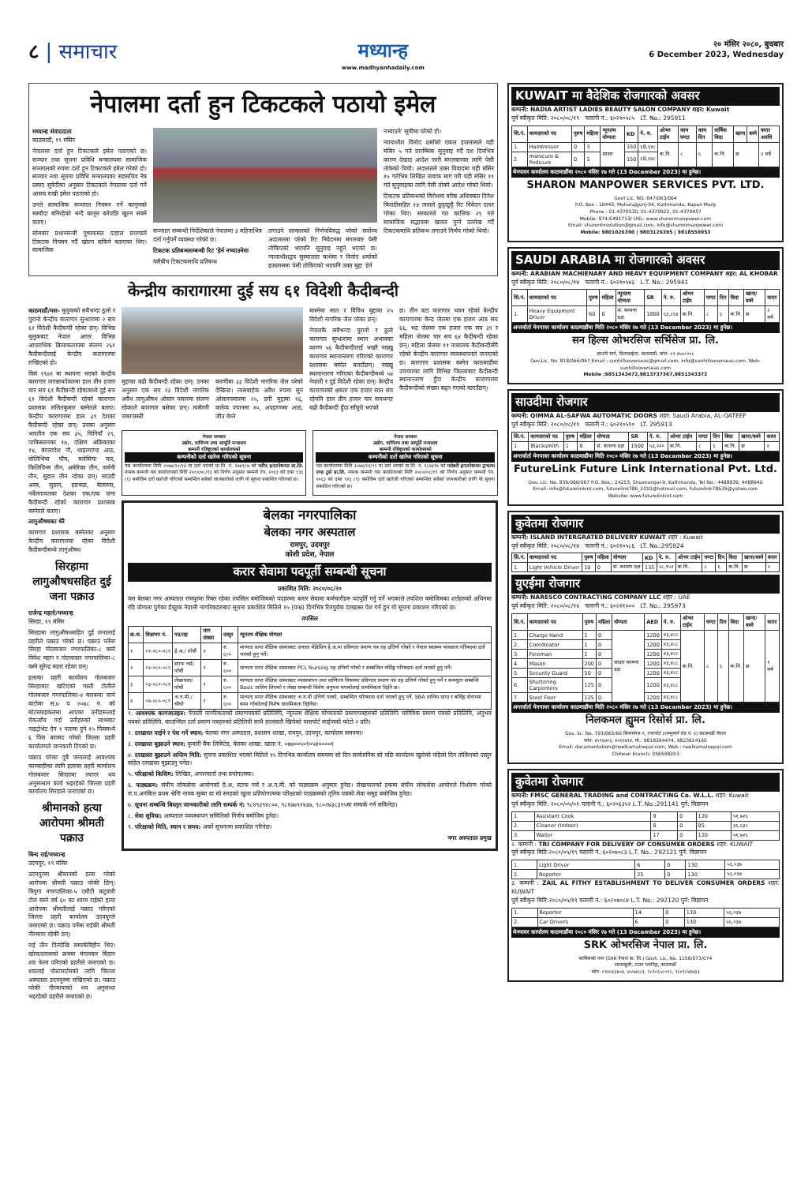८ | समाचार मध्यान्ह
www.madhyanhadaily.com
२० मंसिर २०८०, बुधबार
6 December 2023, Wednesday
नेपालमा दर्ता हुन टिकटकले पठायो इमेल
मध्यान्ह संवाददाता
काठमाडौं, १९ मंसिर
नेपालमा दर्ता हुन टिकटकले इमेल पठाएको छ। सञ्चार तथा सूचना प्रविधि मन्त्रालयमा सामाजिक सञ्जालको रुपमा दर्ता हुन टिकटकले इमेल गरेको हो। सञ्चार तथा सूचना प्रविधि मन्त्रालयका सहसचिव नेत्र प्रसाद सुवेदीका अनुसार टिकटकले नेपालमा दर्ता गर्ने आसय राखी इमेल पठाएको हो।
उनले सामाजिक सञ्जाल नियमन गर्ने कानूनको मस्यौदा बनिरहेको भन्दै कानून बनेपछि खुल्न सक्ने बताए।
सोमबार प्रधानमन्त्री पुष्पकमल दाहाल प्रचण्डले टिकटक नियमन गर्दै खोल्न सकिने बताएका थिए। सामाजिक
सञ्जाल सम्बन्धी निर्देशिकाले नेपालमा ३ महिनाभित्र दर्ता गर्नुपर्ने व्यवस्था गरेको छ।
टिकटक प्रतिबन्धसम्बन्धी रिट 'हेर्न नभ्याउनेमा
यसैबीच टिकटकमाथि प्रतिबन्ध
लगाउने सरकारको निर्णयविरुद्ध परेको सर्वोच्च अदालतमा परेको रिट निवेदनमा मंगलबार पेसी तोकिएको भएपनि सुनुवाइ नहुने भएको छ। न्यायाधीशद्वय सुस्मालता माथेमा र विनोद शर्माको इजलासमा पेसी तोकिएको भएपनि उक्त मुद्दा 'हेर्न
नभ्याउने' सूचीमा परेको हो।
न्यायाधीश विनोद शर्माको एकल इजलासले यही मंसिर ५ गते प्रारम्भिक सुनुवाइ गर्दै दश दिनभित्र कारण देखाउ आदेश जारी मंगलबारका लागि पेसी तोकेको थियो। अदालतले उक्त विवादमा यही मंसिर १५ गतेभित्र लिखित जवाफ माग गरी यही मंसिर १९ गते सुनुवाइका लागि पेसी तोक्ने आदेश गरेको थियो।
टिकटक प्रतिबन्धको विरोधमा वरिष्ठ अधिवक्ता दिनेश त्रिपाठीसहित १४ जनाले छुट्टाछुट्टै रिट निवेदन दायर गरेका थिए। सरकारले गत कात्तिक २९ गते सामाजिक सद्भावमा खलल पुग्ने उल्लेख गर्दै टिकटकमाथि प्रतिबन्ध लगाउने निर्णय गरेको थियो।
केन्द्रीय कारागारमा दुई सय ६१ विदेशी कैदीबन्दी
काठमाडौं/मस- मुलुकको सबैभन्दा ठूलो र पुरानो केन्द्रीय कारागार सुन्धारामा २ सय ६१ विदेशी कैदीबन्दी रहेका छन्। विभिन्न मुलुकबाट नेपाल आएर विभिन्न आपराधिक क्रियाकलापमा संलग्न २६१ कैदीबन्दीलाई केन्द्रीय कारागारमा राखिएको हो।
विसं १९७१ मा स्थापना भएको केन्द्रीय कारागार जगन्नाथदेवलमा हाल तीन हजार चार सय ६९ कैदीबन्दी रहेकामध्ये दुई सय ६१ विदेशी कैदीबन्दी रहेको कारागार प्रशासक ललितकुमार बस्नेतले बताए। केन्द्रीय कारागारमा हाल ३१ देशका कैदीबन्दी रहेका छन्। उनका अनुसार भारतीय एक सय ३५, चिनियाँ २९, पाकिस्तानका १७, दक्षिण अफ्रिकाका १४, बंगलादेश नौ, थाइल्याण्ड आठ, बोलिभिया पाँच, मलेसिया चार, फिलिपिन्स तीन, अमेरिका तीन, जर्मनी तीन, सुडान तीन रहेका छन्। साउदी अरब, सुडान, हङकङ, बेलारुस, नर्वेलगायतका देशका एक/एक जना कैदीबन्दी रहेको कारागार प्रशासक बस्नेतले बताए।
लागुऔषधका धेरै
कारागार प्रशासक बस्नेतका अनुसार केन्द्रीय कारागारमा रहेका विदेशी कैदीबन्दीमध्ये लागुऔषध
सिरहामा लागुऔषधसहित दुई जना पक्राउ
राजेन्द्र महतो/मध्यान्ह
सिरहा, १९ मंसिर
सिरहामा लागुऔषधसहित दुई जनालाई प्रहरीले पक्राउ गरेको छ। पक्राउ पर्नेमा सिरहा गोलबजार नगरपालिका-८ बस्ने विवेश महरा र गोलबजार नगरपालिका-८ बस्ने सुरेन्द्र महरा रहेका छन्।
इलाका प्रहरी कार्यालय गोलबजार सिरहाबाट खटिएको गस्ती टोलीले गोलबजार नगरपालिका-४ बलकवा जाने बाटोमा स.७ प २०७८ नं. को मोटरसाइकलमा आएका उनीहरूलाई चेकजाँच गर्दा उनीहरुको साथबाट नाइट्रोभेट ऐन १ पतामा हुने १५ पिसमध्ये ६ पिस बरामद गरेको जिल्ला प्रहरी कार्यालयले जानकारी दिएको छ।
पक्राउ परेका दुबै जनालाई आवश्यक कारबाहीका लागि इलाका प्रहरी कार्यालय गोलबजार सिरहामा ल्याएर थप अनुसन्धान कार्य भइरहेको जिल्ला प्रहरी कार्यालय सिरहाले जनाएको छ।
श्रीमानको हत्या आरोपमा श्रीमती पक्राउ
बिन्द राई/मध्यान्ह
उदयपुर, १९ मंसिर
उदयपुरमा श्रीमानको हत्या गरेको आरोपमा श्रीमती पक्राउ परेकी छिन्। त्रियुगा नगरपालिका-५ दमौटी कटुवारी टोल बस्ने वर्ष ६० का श्याम राईको हत्या आरोपमा श्रीमतीलाई पक्राउ गरिएको जिल्ला प्रहरी कार्यालय उदयपुरले जनाएको छ। पक्राउ पर्नेमा राईकी श्रीमती नीरमाया रहेकी छन्।
राई तीन दिनदेखि सम्पर्कविहीन थिए। खोजतलासको क्रममा मंगलबार बिहान शव फेला परिएको प्रहरीले जनाएको छ। शवलाई पोस्टमार्टमको लागि जिल्ला अस्पताल उदयपुरमा राखिएको छ। पक्राउ परेकी नीरमायाको थप अनुसन्धा भइरहेको प्रहरीले जनाएको छ।
मुद्दाका बढी कैदीबन्दी रहेका छन्। उनका अनुसार एक सय १३ विदेशी नागरिक अवैध लागुऔषध ओसार पसारमा संलग्न रहेकाले कारागार बसेका छन्। त्यसैगरी जबरजस्ती
करणीमा ३३ विदेशी नागरिक जेल परेको देखिन्छ। त्यसबाहेक अवैध रुपमा सुन ओसारपसारमा २५, ठगी मुद्दामा १६, कर्तव्य ज्यानमा १०, अपहरणमा आठ, जीउ बेच्ने
मास्नेमा सात र विविध मुद्दामा २५ विदेशी नागरिक जेल परेका छन्।
नेपालकै सबैभन्दा पुरानो र ठूलो कारागार सुन्धारामा स्थान अभावका कारण ५६ कैदीबन्दीलाई भखरै नख्खु कारागार स्थानान्तरण गरिएको कारागार प्रशासक बस्नेत बताउँछन्। नख्खु स्थानान्तरण गरिएका कैदीबन्दीमध्ये ५४ नेपाली र दुई विदेशी रहेका छन्। केन्द्रीय कारागारको क्षमता एक हजार सात सय रहेपनि हाल तीन हजार चार सयभन्दा बढी कैदीबन्दी हुँदा साँघुरो भएको
छ। तीन वटा कारागार भवन रहेको केन्द्रीय कारागारमा केन्द्र जेलमा एक हजार आठ सय ६६, भद्र जेलमा एक हजार एक सय ३९ र महिला जेलमा चार सय ६४ कैदीबन्दी रहेका छन्। महिला जेलमा ११ नाबालक कैदीबन्दीसँगै रहेको केन्द्रीय कारागार व्यवस्थापनले जनाएको छ। कारागार प्रशासक बस्नेत काठमाडौंमा उपचारका लागि विभिन्न जिल्लाबाट कैदीबन्दी स्थानान्तरण हुँदा केन्द्रीय कारागारमा कैदीबन्दीको संख्या बढ्न गएको बताउँछन्।
नेपाल सरकार
उद्योग, वाणिज्य तथा आपूर्ति मन्त्रालय
कम्पनी रजिष्ट्रारको कार्यालयको
कम्पनीको दर्ता खारेज गरिएको सूचना
यस कार्यालयमा मिति २०७७/१०/१४ मा दर्ता भएको प्रा.लि. नं. २७४१८७ को फरिद इन्टरनेशनल प्रा.लि. नामक कम्पनी यस कार्यालयको मिति २०८०/०८/१३ को निर्णय अनुसार कम्पनी ऐन, २०६३ को दफा १३६ (१) बमोजिम दर्ता खारेजी गरिएको सम्बन्धित सबैको जानकारीको लागि यो सूचना प्रकाशित गरिएको छ।
नेपाल सरकार
उद्योग, वाणिज्य तथा आपूर्ति मन्त्रालय
कम्पनी रजिष्ट्रारको कार्यालयको
कम्पनीको दर्ता खारेज गरिएको सूचना
यस कार्यालयमा मिति २०७४/११/११ मा दर्ता भएको प्रा.लि. नं. १८४४१४ को ग्लोबरी इन्टरनेशनल ट्राभल्स एण्ड टुर्स प्रा.लि. नामक कम्पनी यस कार्यालयको मिति २०८०/०८/१९ को निर्णय अनुसार कम्पनी ऐन, २०६३ को दफा १२६ (१) बमोजिम दर्ता खारेजी गरिएको सम्बन्धित सबैको जानकारीको लागि यो सूचना प्रकाशित गरिएको छ।
बेलका नगरपालिका
बेलका नगर अस्पताल
रामपुर, उदयपुर
कोशी प्रदेश, नेपाल
करार सेवामा पदपूर्ती सम्बन्धी सूचना
प्रकाशित मिति: २०८०/०८/२०
यस बेलका नगर अस्पताल रामपुरमा रिक्त रहेका तपसिल बमोजिमको पदहरुमा करार सेवामा कर्मचारीहरु पदपूर्ति गर्नु पर्ने भएकाले तपशिल बमोजिमका शर्तहरुको अधिनमा रहि योग्यता पुगेका ईच्छुक नेपाली नागरिकहरुबाट सूचना प्रकाशित मितिले १५ (पन्ध्र) दिनभित्र रितपुर्वक दरखास्त पेश गर्न हुन यो सूचना प्रकाशन गरिएको छ।
तपसिल
| क्र.स. | बिज्ञापन नं. | पद/तह | माग संख्या | दस्तुर | न्यूनतम शैक्षिक योग्यता |
| --- | --- | --- | --- | --- | --- |
| १ | ०१-०८०-०८१ | हे.अ./ पाँचौं | २ | रु. ६०० | मान्यता प्राप्त शैक्षिक संस्थाबाट जनरल मेडिसिन हे.अ.मा प्रविणता प्रमाण पत्र तह उत्तिर्ण गरेको र नेपाल स्वास्थ्य व्यवसाय परिषदमा दर्ता भएको हुनु पर्ने। |
| २ | ०२-०८०-०८१ | स्टाफ नर्स/पाँचौं | १ | रु. ६०० | मान्यता प्राप्त शैक्षिक संस्थाबाट PCL Nursing तह उत्तिर्ण गरेको र सम्बन्धित नर्सिङ्ग परिषदमा दर्ता भएको हुनु पर्ने। |
| ३ | ०३-०८०-०८१ | लेखापाल/ पाँचौं | १ | रु. ६०० | मान्यता प्राप्त शैक्षिक संस्थाबाट व्यवस्थापन तथा वाणिज्य विषयमा प्रविणता प्रमाण पत्र तह उत्तिर्ण गरेको हुनु पर्ने र कम्प्यूटर सम्बन्धि Basic तालिम लिएको र लेखा सम्बन्धी विशेष अनुभव भएकोलाई प्राथमिकता दिईने छ। |
| ४ | ०४-०८०-०८१ | अ.न.मी./ चौथो | १ | रु. ६०० | मान्यता प्राप्त शैक्षिक संस्थाबाट अ.न.मी उत्तिर्ण गरको, सम्बन्धित परिषदमा दर्ता भएको हुनु पर्ने, SBA तालिम प्राप्त र बर्थिङ्ग सेन्टरमा काम गरेकोलाई विशेष प्राथमिकता दिईनेछ। |
१. आवश्यक कागजातहरु: नेपाली नागरिकताको प्रमाणपत्रको प्रतिलिपि, न्यूनतम शैक्षिक योग्यताको प्रमाणपत्रहरुको प्रतिलिपि चारित्रिक प्रमाण पत्रको प्रतिलिपि, अनुभव पत्रको प्रतिलिपि, काउन्सिल दर्ता प्रमाण पत्रहरुको प्रतिलिपी साथै हालसालै खिचेको पासपोर्ट साईजको फोटो २ प्रति।
२. दरखास्त पाईने र पेश गर्ने स्थान: बेलका नगर अस्पताल, प्रशासन शाखा, रामपुर, उदयपुर, कार्यालय समयमा।
३. दरखास्त बुझाउने स्थान: कुमारी बैंक लिमिटेड, बेलका शाखा: खाता नं. ०७७००५०९०५४००००१
४. दरखास्त बुझाउने अन्तिम मिति: सुचना प्रकाशित भएको मितिले १५ दिनभित्र कार्यालय समयमा सो दिन सार्वजनिक सो पछि कार्यालय खुलेको पहिलो दिन तोकिएको दस्तुर सहित दरखास्त बुझाउनु पर्नेछ।
५. परिक्षाको किसिम: लिखित, अन्तरवार्ता तथा प्रयोगात्मक।
६. पाठ्यक्रम: संघीय लोकसेवा आयोगको हे.अ, स्टाफ नर्स र अ.न.मी. को पाठ्यक्रम अनुसार हुनेछ। लेखापालको हकमा संघीय लोकसेवा आयोगले निर्धारण गरेको रा.प.अनंकित प्रथम श्रेणि नायब सुब्बा वा सो सरहको खुला प्रतियोगात्मक परिक्षाको पाठक्रमको तृतिय पत्रको सेवा समुह बमोजिम हुनेछ।
७. सूचना सम्बन्धि बिस्तृत जानकारीको लागि सम्पर्क नं: ९८४९३९४८००, ९८१७७९२४३७, ९८०२७३८३१५मा सम्पर्क गर्न सकिनेछ।
८. सेवा सुविधा: अस्पताल व्यवस्थापन समितिको निर्णय बमोजिम हुनेछ।
९. परिक्षाको मिति, स्थान र समय: अर्को सूचनामा प्रकाशित गरिनेछ।
नगर अस्पताल प्रमुख
KUWAIT मा वैदेशिक रोजगारको अवसर
कम्पनी: NADIA ARTIST LADIES BEAUTY SALON COMPANY शहर: Kuwait
पूर्व स्वीकृत मिति: २०८०/०८/१९ चलानी नं.: ६०२१०५८५ LT. No.: 295911
| सि.नं. | कामदारको पद | पुरुष | महिला | न्यूनतम योग्यता | KD | ने. रु. | ओभर टाईम | काम घण्टा | काम दिन | वार्षिक बिदा | खाना | बस्ने | करार अवधि |
| --- | --- | --- | --- | --- | --- | --- | --- | --- | --- | --- | --- | --- | --- |
| 1. | Hairdresser | 0 | 3 | साक्षर | 150 | ६8,६४८ | क.नि. | ८ | ६ | क.नि. | छ | | २ वर्ष |
| 2. | manicure & Pedicure | 0 | 3 | | 150 | ६8,६४८ | | | | | | | |
मेनपावर कार्यालय काठमाडौंमा २०८० मंसिर २७ गते (13 December 2023) मा हुनेछ।
SHARON MANPOWER SERVICES PVT. LTD.
Govt Lic. NO. 647/063/064
P.O. Box : 10443, Maharajgunj-04, Kathmandu, Kapan Marg
Phone : 01-4370530, 01-4370922, 01-4370457
Mobile: 974-6491713/ URL: www.sharonmanpower.com
Email: sharonhrsolution@gmail.com, Info@sharonmanpower.com
Mobile: 9801026390 | 9803126395 | 9818550053
SAUDI ARABIA मा रोजगारको अवसर
कम्पनी: ARABIAN MACHIENARY AND HEAVY EQUIPMENT COMPANY शहर: AL KHOBAR
पूर्व स्वीकृत मिति: २०८०/०८/१४ चलानी नं.: ६०२१०५४३ L.T. No.: 295941
| सि.नं. | कामदारको पद | पुरुष | महिला | न्यूनतम योग्यता | SR | ने. रु. | ओभर टाईम | घण्टा | दिन | बिदा | खाना/बस्ने | करार |
| --- | --- | --- | --- | --- | --- | --- | --- | --- | --- | --- | --- | --- |
| 1. | Heavy Equipment Driver | 60 | 0 | सं. कामना दक्ष | 1800 | ६३,८६४ | क.नि. | ८ | ६ | क.नि. | छ | २ वर्ष |
अन्तर्वार्ता मेनपावर कार्यालय काठमाडौंमा मिति २०८० मंसिर २७ गते (13 December 2023) मा हुनेछ।
सन हिल्स ओभरसिज सर्भिसेज प्रा. लि.
छाउनी मार्ग, सिताप्राईला, काठमाडौं, फोन: ०१-४५०८०५८
Gov.Lic. No. 818/066/067 Email : sunhillsoverseas@gmail.com, info@sunhillsoverseas.com, Web: sunhillsoverseas.com
Mobile :9851343472,9813737367,9851343372
साउदीमा रोजगार
कम्पनी: QIMMA AL-SAFWA AUTOMATIC DOORS शहर: Saudi Arabia, AL-QATEEF
पूर्व स्वीकृत मिति: २०८०/०८/१९ चलानी नं.: ६०२१०५९० LT. 295913
| सि.नं. | कामदारको पद | पुरुष | महिला | योग्यता | SR | ने. रु. | ओभर टाईम | घण्टा | दिन | बिदा | खाना/बस्ने | करार |
| --- | --- | --- | --- | --- | --- | --- | --- | --- | --- | --- | --- | --- |
| 1. | Blacksmith | 1 | 0 | सं. कामना दक्ष | 1500 | ५३,२२० | क.नि. | ८ | ६ | क.नि. | छ | २ |
अन्तर्वार्ता मेनपावर कार्यालय काठमाडौंमा मिति २०८० मंसिर २७ गते (13 December 2023) मा हुनेछ।
FutureLink Future Link International Pvt. Ltd.
Gov. Lic. No. 839/066/067 P.O. Box.: 24253, Sinamangal-9, Kathmandu, Tel No.: 4488939, 4488940
Email: info@futurelinkint.com, futurelink786_2010@hotmail.com, futurelink78639@yahoo.com
Website: www.futurelinkint.com
कुवेतमा रोजगार
कम्पनी: ISLAND INTERGRATED DELIVERY KUWAIT शहर : Kuwait
पूर्व स्वीकृत मिति: २०८०/०८/१४ चलानी नं.: ६०२१०५८६ LT. No.:295924
| सि.नं. | कामदारको पद | पुरुष | महिला | योग्यता | KD | ने. रु. | ओभर टाईम | घण्टा | दिन | बिदा | खाना/बस्ने | करार |
| --- | --- | --- | --- | --- | --- | --- | --- | --- | --- | --- | --- | --- |
| 1. | Light Vehicle Driver | 10 | 0 | सं. कामना दक्ष | 135 | ५८,१५२ | क.नि. | ८ | ६ | क.नि. | छ | २ |
युएईमा रोजगार
कम्पनी: NARESCO CONTRACTING COMPANY LLC शहर : UAE
पूर्व स्वीकृत मिति: २०८०/०८/१४ चलानी नं.: ६०२११००० LT. No.: 295973
| सि.नं. | कामदारको पद | पुरुष | महिला | योग्यता | AED | ने. रु. | ओभर टाईम | घण्टा | दिन | बिदा | खाना/बस्ने | करार |
| --- | --- | --- | --- | --- | --- | --- | --- | --- | --- | --- | --- | --- |
| 1. | Charge Hand | 1 | 0 | साक्षर कामना दक्ष | 1200 | ४३,४८८ | क.नि. | ८ | ६ | क.नि. | छ | २ वर्ष |
| 2. | Coordinator | 1 | 0 | | 1200 | ४३,४८८ | | | | | | |
| 3. | Foreman | 1 | 0 | | 1200 | ४३,४८८ | | | | | | |
| 4. | Mason | 200 | 0 | | 1200 | ४३,४८८ | | | | | | |
| 5. | Security Guard | 50 | 0 | | 1200 | ४३,४८८ | | | | | | |
| 6. | Shuttering Carpenters | 125 | 0 | | 1200 | ४३,४८८ | | | | | | |
| 7. | Steel Fixer | 125 | 0 | | 1200 | ४३,४८८ | | | | | | |
अन्तर्वार्ता मेनपावर कार्यालय काठमाडौंमा मिति २०८० मंसिर २७ गते (13 December 2023) मा हुनेछ।
निलकमल ह्युमन रिसोर्स प्रा. लि.
Gov. lic. No. 793/065/66 सिनामंगल-९, एयरपोर्ट (शम्भुमार्ग रोड नं. ४) काठमाडौं नेपाल
फोन: ४५१६७०३, ४५१६७१४, मो.: 9818394474, 9823614160
Email: documentation@neelkamalnepal.com, Web.: neelkamalnepal.com
Chitwan branch: 056598203
कुवेतमा रोजगार
कम्पनी: FMSC GENERAL TRADING and CONTRACTING Co. W.L.L. शहर: Kuwait
पूर्व स्वीकृत मिति: २०८०/०५/०१ चलानी नं.: ६०२०६३५२ L.T. No.:291141 पुर्न: बिज्ञापन
| 1. | Assistant Cook | 9 | 0 | 120 | ५१,७२६ |
| 2. | Cleaner (Indoor) | 8 | 0 | 85 | ३६,६३८ |
| 3. | Waiter | 17 | 0 | 120 | ५१,७२६ |
२. कम्पनी : TRI COMPANY FOR DELIVERY OF CONSUMER ORDERS शहर: KUWAIT
पूर्व स्वीकृत मिति:२०८०/०५/१९ चलानी नं.:६०२०७०८३ L.T. No.: 292121 पुर्न: बिज्ञापन
| 1. | Light Driver | 6 | 0 | 130 | ५६,०३७ |
| 2. | Reporter | 25 | 0 | 130 | ५६,०३७ |
३. कम्पनी : ZAIL AL FITHY ESTABLISHMENT TO DELIVER CONSUMER ORDERS शहर: KUWAIT
पूर्व स्वीकृत मिति:२०८०/०५/१९ चलानी नं.: ६०२०७०८४ L.T. No.: 292120 पुर्न: बिज्ञापन
| 1. | Reporter | 14 | 0 | 130 | ५६,०३७ |
| 2. | Car Drivers | 6 | 0 | 130 | ५६,०३७ |
मेनपावर कार्यालय काठमाडौंमा २०८० मंसिर २७ गते (13 December 2023) मा हुनेछ।
SRK ओभरसिज नेपाल प्रा. लि.
साबिकको नाम (SRK नेपाल प्रा. लि.) Govt. Lic. No. 1156/073/074
सामाखुसी, टाउन प्लानिङ्ग, काठमाडौं
फोन: ०१४५६३४०४, ४५५७६८३, ९८१८६५८०९८, ९८०१८४४४३३